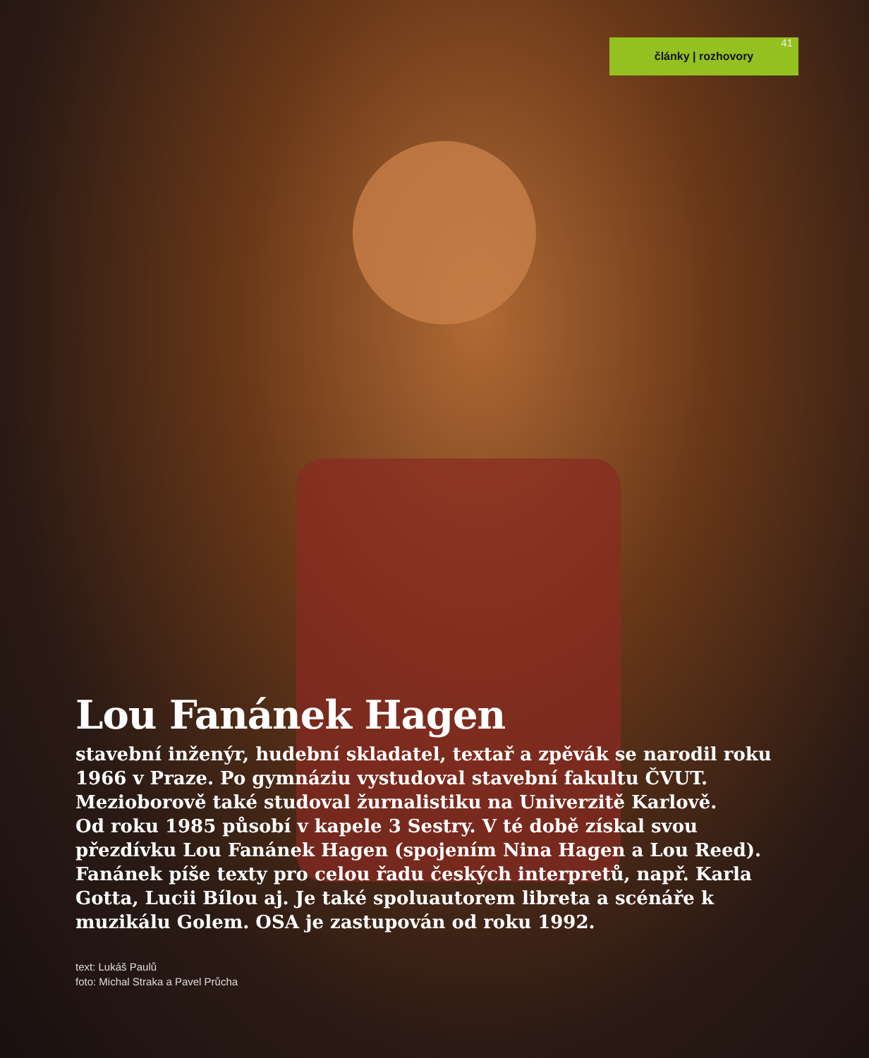články | rozhovory
41
Lou Fanánek Hagen
stavební inženýr, hudební skladatel, textař a zpěvák se narodil roku 1966 v Praze. Po gymnáziu vystudoval stavební fakultu ČVUT. Mezioborově také studoval žurnalistiku na Univerzitě Karlově.
Od roku 1985 působí v kapele 3 Sestry. V té době získal svou přezdívku Lou Fanánek Hagen (spojením Nina Hagen a Lou Reed). Fanánek píše texty pro celou řadu českých interpretů, např. Karla Gotta, Lucii Bílou aj. Je také spoluautorem libreta a scénáře k muzikálu Golem. OSA je zastupován od roku 1992.
text: Lukáš Paulů
foto: Michal Straka a Pavel Průcha